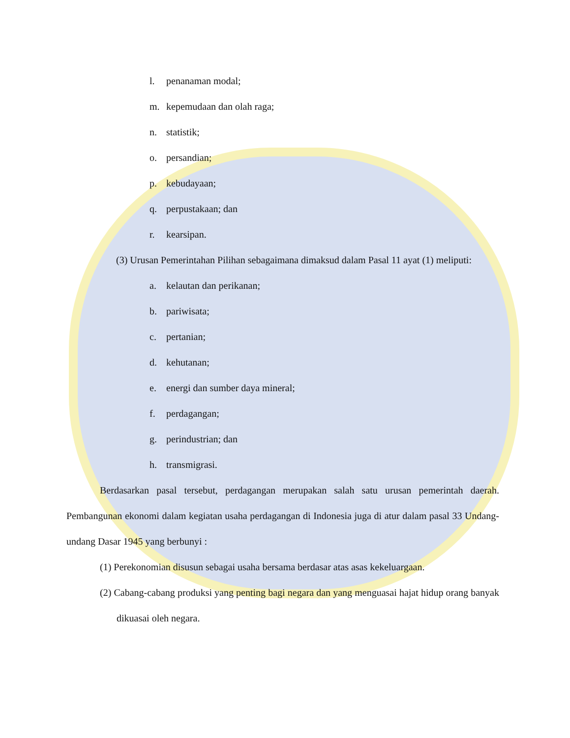l. penanaman modal;
m. kepemudaan dan olah raga;
n. statistik;
o. persandian;
p. kebudayaan;
q. perpustakaan; dan
r. kearsipan.
(3) Urusan Pemerintahan Pilihan sebagaimana dimaksud dalam Pasal 11 ayat (1) meliputi:
a. kelautan dan perikanan;
b. pariwisata;
c. pertanian;
d. kehutanan;
e. energi dan sumber daya mineral;
f. perdagangan;
g. perindustrian; dan
h. transmigrasi.
Berdasarkan pasal tersebut, perdagangan merupakan salah satu urusan pemerintah daerah. Pembangunan ekonomi dalam kegiatan usaha perdagangan di Indonesia juga di atur dalam pasal 33 Undang-undang Dasar 1945 yang berbunyi :
(1) Perekonomian disusun sebagai usaha bersama berdasar atas asas kekeluargaan.
(2) Cabang-cabang produksi yang penting bagi negara dan yang menguasai hajat hidup orang banyak dikuasai oleh negara.